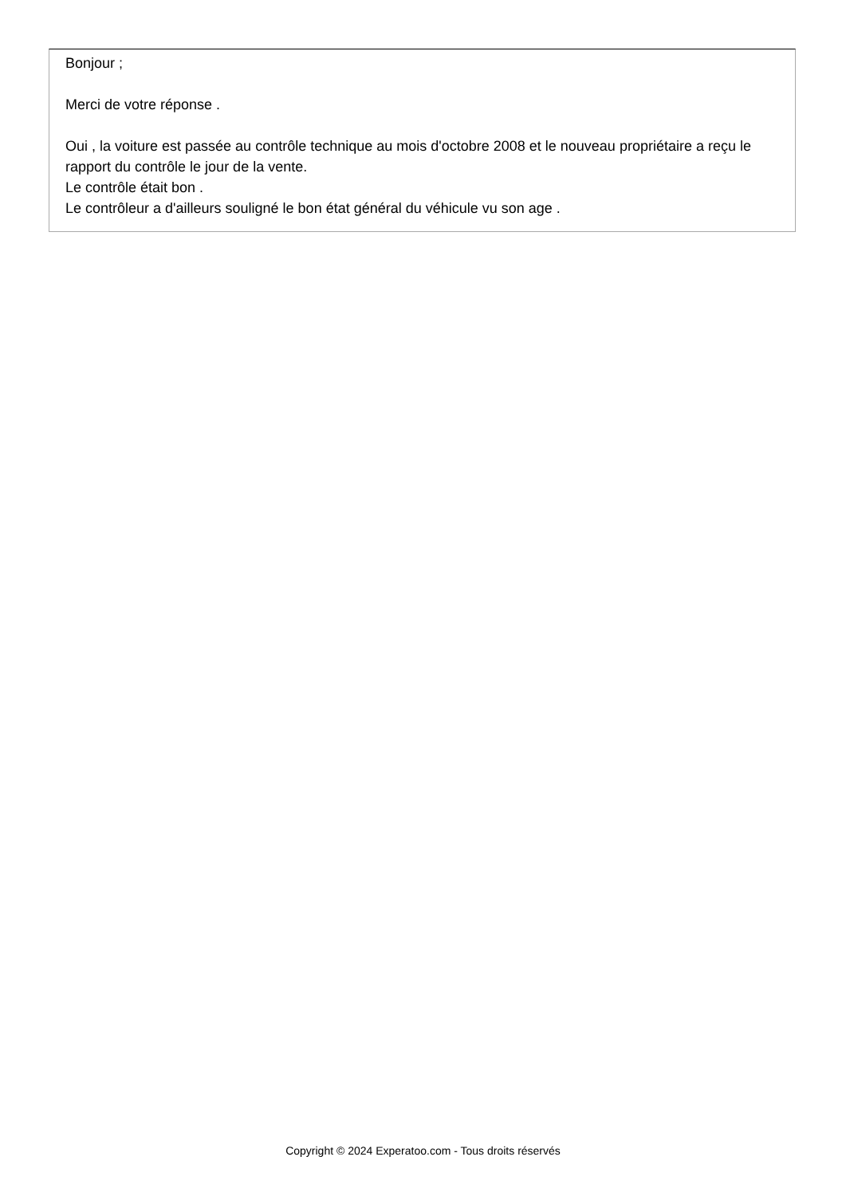Bonjour ;
Merci de votre réponse .
Oui , la voiture est passée au contrôle technique au mois d'octobre 2008 et le nouveau propriétaire a reçu le rapport du contrôle le jour de la vente.
Le contrôle était bon .
Le contrôleur a d'ailleurs souligné le bon état général du véhicule vu son age .
Copyright © 2024 Experatoo.com - Tous droits réservés